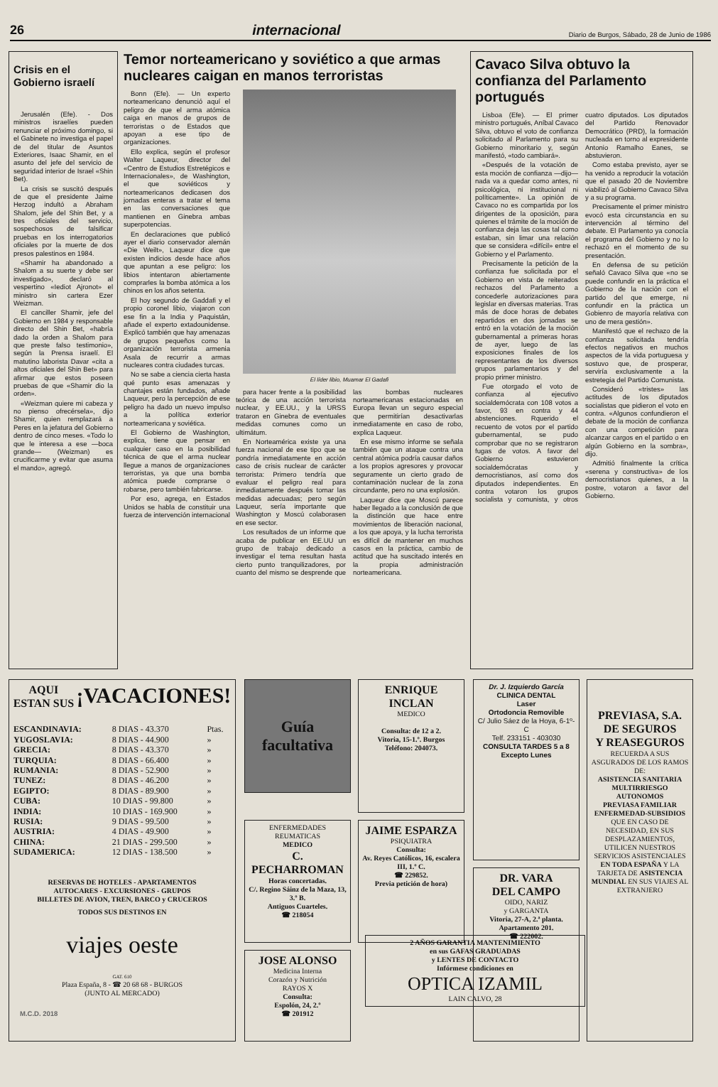26 internacional Diario de Burgos, Sábado, 28 de Junio de 1986
Crisis en el Gobierno israelí
Jerusalén (Efe). - Dos ministros israelíes pueden renunciar el próximo domingo, si el Gabinete no investiga el papel de del titular de Asuntos Exteriores, Isaac Shamir, en el asunto del jefe del servicio de seguridad interior de Israel «Shin Bet).
La crisis se suscitó después de que el presidente Jaime Herzog indultó a Abraham Shalom, jefe del Shin Bet, y a tres oficiales del servicio, sospechosos de falsificar pruebas en los interrogatorios oficiales por la muerte de dos presos palestinos en 1984.
«Shamir ha abandonado a Shalom a su suerte y debe ser investigado», declaró al vespertino «Iediot Ajronot» el ministro sin cartera Ezer Weizman.
El canciller Shamir, jefe del Gobierno en 1984 y responsable directo del Shin Bet, «habría dado la orden a Shalom para que preste falso testimonio», según la Prensa israelí. El matutino laborista Davar «cita a altos oficiales del Shin Bet» para afirmar que estos poseen pruebas de que «Shamir dio la orden».
«Weizman quiere mi cabeza y no pienso ofrecérsela», dijo Shamir, quien remplazará a Peres en la jefatura del Gobierno dentro de cinco meses. «Todo lo que le interesa a ese —boca grande— (Weizman) es crucificarme y evitar que asuma el mando», agregó.
Temor norteamericano y soviético a que armas nucleares caigan en manos terroristas
Bonn (Efe). — Un experto norteamericano denunció aquí el peligro de que el arma atómica caiga en manos de grupos de terroristas o de Estados que apoyan a ese tipo de organizaciones.
Ello explica, según el profesor Walter Laqueur, director del «Centro de Estudios Estretégicos e Internacionales», de Washington, el que soviéticos y norteamericanos dedicasen dos jornadas enteras a tratar el tema en las conversaciones que mantienen en Ginebra ambas superpotencias.
En declaraciones que publicó ayer el diario conservador alemán «Die Weilt», Laqueur dice que existen indicios desde hace años que apuntan a ese peligro: los libios intentaron abiertamente comprarles la bomba atómica a los chinos en los años setenta.
El hoy segundo de Gaddafi y el propio coronel libio, viajaron con ese fin a la India y Paquistán, añade el experto extadounidense. Explicó también que hay amenazas de grupos pequeños como la organización terrorista armenia Asala de recurrir a armas nucleares contra ciudades turcas.
No se sabe a ciencia cierta hasta qué punto esas amenazas y chantajes están fundados, añade Laqueur, pero la percepción de ese peligro ha dado un nuevo impulso a la política exterior norteamericana y soviética.
El Gobierno de Washington, explica, tiene que pensar en cualquier caso en la posibilidad técnica de que el arma nuclear llegue a manos de organizaciones terroristas, ya que una bomba atómica puede comprarse o robarse, pero también fabricarse.
Por eso, agrega, en Estados Unidos se habla de constituir una fuerza de intervención internacional
El líder libio, Muamar El Gadafi
para hacer frente a la posibilidad teórica de una acción terrorista nuclear, y EE.UU., y la URSS trataron en Ginebra de eventuales medidas comunes como un ultimátum.
En Norteamérica existe ya una fuerza nacional de ese tipo que se pondría inmediatamente en acción caso de crisis nuclear de carácter terrorista: Primero tendría que evaluar el peligro real para inmediatamente después tomar las medidas adecuadas; pero según Laqueur, sería importante que Washington y Moscú colaborasen en ese sector.
Los resultados de un informe que acaba de publicar en EE.UU un grupo de trabajo dedicado a investigar el tema resultan hasta cierto punto tranquilizadores, por cuanto del mismo se desprende que las bombas nucleares norteamericanas estacionadas en Europa llevan un seguro especial que permitirían desactivarlas inmediatamente en caso de robo, explica Laqueur.
En ese mismo informe se señala también que un ataque contra una central atómica podría causar daños a los propios agresores y provocar seguramente un cierto grado de contaminación nuclear de la zona circundante, pero no una explosión.
Laqueur dice que Moscú parece haber llegado a la conclusión de que la distinción que hace entre movimientos de liberación nacional, a los que apoya, y la lucha terrorista es difícil de mantener en muchos casos en la práctica, cambio de actitud que ha suscitado interés en la propia administración norteamericana.
Cavaco Silva obtuvo la confianza del Parlamento portugués
Lisboa (Efe). — El primer ministro portugués, Aníbal Cavaco Silva, obtuvo el voto de confianza solicitado al Parlamento para su Gobierno minoritario y, según manifestó, «todo cambiará».
«Después de la votación de esta moción de confianza —dijo— nada va a quedar como antes, ni psicológica, ni institucional ni políticamente». La opinión de Cavaco no es compartida por los dirigentes de la oposición, para quienes el trámite de la moción de confianza deja las cosas tal como estaban, sin limar una relación que se considera «difícil» entre el Gobierno y el Parlamento.
Precisamente la petición de la confianza fue solicitada por el Gobierno en vista de reiterados rechazos del Parlamento a concederle autorizaciones para legislar en diversas materias. Tras más de doce horas de debates repartidos en dos jornadas se entró en la votación de la moción gubernamental a primeras horas de ayer, luego de las exposiciones finales de los representantes de los diversos grupos parlamentarios y del propio primer ministro.
Fue otorgado el voto de confianza al ejecutivo socialdemócrata con 108 votos a favor, 93 en contra y 44 abstenciones. Rquerido el recuento de votos por el partido gubernamental, se pudo comprobar que no se registraron fugas de votos. A favor del Gobierno estuvieron socialdemócratas y democristianos, así como dos diputados independientes. En contra votaron los grupos socialista y comunista, y otros cuatro diputados. Los diputados del Partido Renovador Democrático (PRD), la formación nucleada en torno al expresidente Antonio Ramalho Eanes, se abstuvieron.
Como estaba previsto, ayer se ha venido a reproducir la votación que el pasado 20 de Noviembre viabilizó al Gobierno Cavaco Silva y a su programa.
Precisamente el primer ministro evocó esta circunstancia en su intervención al término del debate. El Parlamento ya conocía el programa del Gobierno y no lo rechazó en el momento de su presentación.
En defensa de su petición señaló Cavaco Silva que «no se puede confundir en la práctica el Gobierno de la nación con el partido del que emerge, ni confundir en la práctica un Gobienro de mayoría relativa con uno de mera gestión».
Manifestó que el rechazo de la confianza solicitada tendría efectos negativos en muchos aspectos de la vida portuguesa y sostuvo que, de prosperar, serviría exclusivamente a la estretegia del Partido Comunista.
Consideró «tristes» las actitudes de los diputados socialistas que pidieron el voto en contra. «Algunos confundieron el debate de la moción de confianza con una competición para alcanzar cargos en el partido o en algún Gobierno en la sombra», dijo.
Admitió finalmente la crítica «serena y constructiva» de los democristianos quienes, a la postre, votaron a favor del Gobierno.
AQUI
ESTAN SUS
¡VACACIONES!
| ESCANDINAVIA: | 8 DIAS - 43.370 | Ptas. |
| YUGOSLAVIA: | 8 DIAS - 44.900 | » |
| GRECIA: | 8 DIAS - 43.370 | » |
| TURQUIA: | 8 DIAS - 66.400 | » |
| RUMANIA: | 8 DIAS - 52.900 | » |
| TUNEZ: | 8 DIAS - 46.200 | » |
| EGIPTO: | 8 DIAS - 89.900 | » |
| CUBA: | 10 DIAS - 99.800 | » |
| INDIA: | 10 DIAS - 169.900 | » |
| RUSIA: | 9 DIAS - 99.500 | » |
| AUSTRIA: | 4 DIAS - 49.900 | » |
| CHINA: | 21 DIAS - 299.500 | » |
| SUDAMERICA: | 12 DIAS - 138.500 | » |
RESERVAS DE HOTELES - APARTAMENTOS
AUTOCARES - EXCURSIONES - GRUPOS
BILLETES DE AVION, TREN, BARCO y CRUCEROS
TODOS SUS DESTINOS EN
viajes oeste
GAT. 610
Plaza España, 8 - ☎ 20 68 68 - BURGOS
(JUNTO AL MERCADO)
Guía facultativa
ENRIQUE INCLAN
MEDICO
Consulta: de 12 a 2.
Vitoria, 15-1.º. Burgos
Teléfono: 204073.
ENFERMEDADES REUMATICAS
MEDICO
C. PECHARROMAN
Horas concertadas.
C/. Regino Sáinz de la Maza, 13, 3.º B.
Antiguos Cuarteles.
☎ 218054
JAIME ESPARZA
PSIQUIATRA
Consulta:
Av. Reyes Católicos, 16, escalera III, 1.º C.
☎ 229852.
Previa petición de hora)
JOSE ALONSO
Medicina Interna
Corazón y Nutrición
RAYOS X
Consulta:
Espolón, 24, 2.º
☎ 201912
Dr. J. Izquierdo García
CLINICA DENTAL
Laser
Ortodoncia Removible
C/ Julio Sáez de la Hoya, 6-1º-C
Telf. 233151 - 403030
CONSULTA TARDES 5 a 8
Excepto Lunes
PREVIASA, S.A.
DE SEGUROS
Y REASEGUROS
RECUERDA A SUS ASGURADOS DE LOS RAMOS DE:
ASISTENCIA SANITARIA
MULTIRRIESGO AUTONOMOS
PREVIASA FAMILIAR
ENFERMEDAD-SUBSIDIOS
QUE EN CASO DE NECESIDAD, EN SUS DESPLAZAMIENTOS, UTILICEN NUESTROS SERVICIOS ASISTENCIALES EN TODA ESPAÑA Y LA TARJETA DE ASISTENCIA MUNDIAL EN SUS VIAJES AL EXTRANJERO
DR. VARA
DEL CAMPO
OIDO, NARIZ
y GARGANTA
Vitoria, 27-A, 2.ª planta.
Apartamento 201.
☎ 222002.
2 AÑOS GARANTIA MANTENIMIENTO
en sus GAFAS GRADUADAS
y LENTES DE CONTACTO
Infórmese condiciones en
OPTICA IZAMIL
LAIN CALVO, 28
M.C.D. 2018